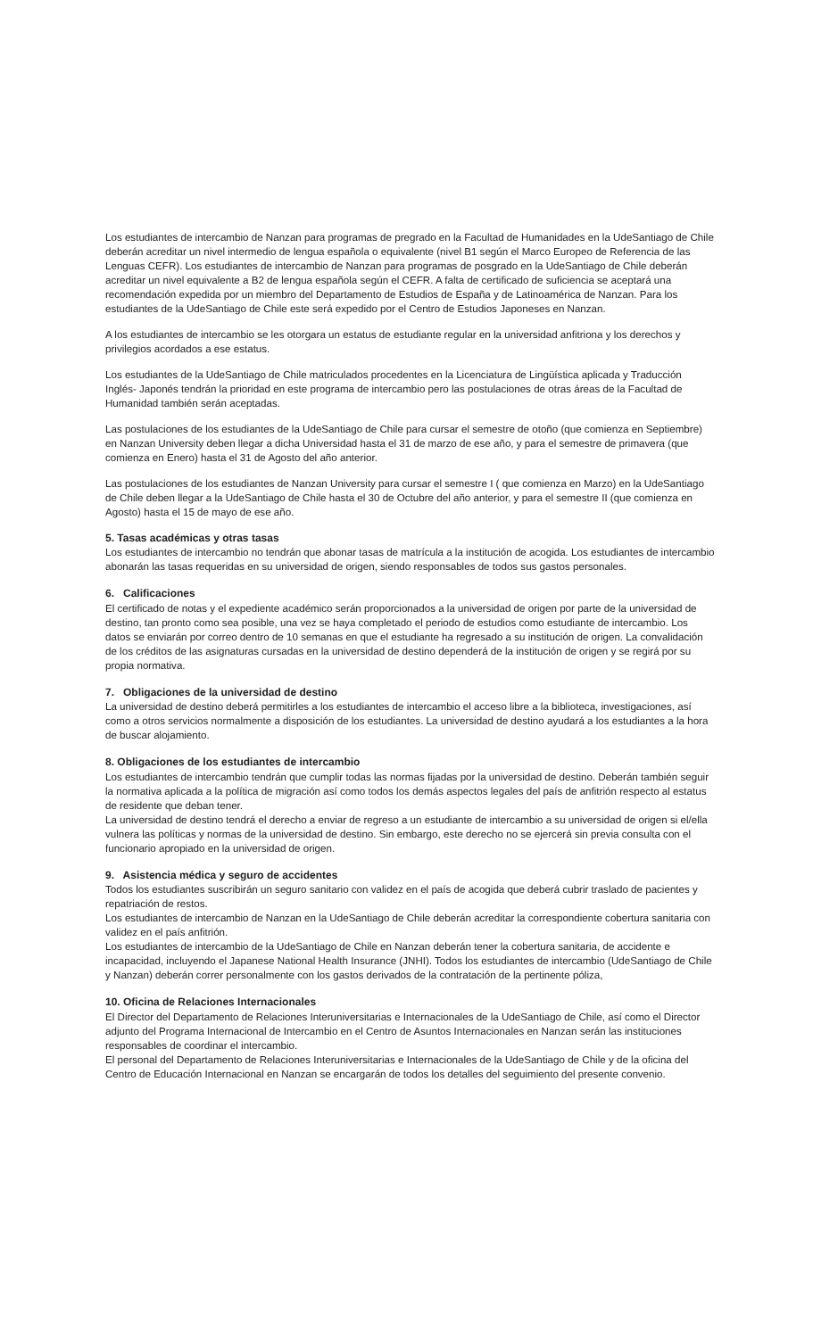Los estudiantes de intercambio de Nanzan para programas de pregrado en la Facultad de Humanidades en la UdeSantiago de Chile deberán acreditar un nivel intermedio de lengua española o equivalente (nivel B1 según el Marco Europeo de Referencia de las Lenguas CEFR). Los estudiantes de intercambio de Nanzan para programas de posgrado en la UdeSantiago de Chile deberán acreditar un nivel equivalente a B2 de lengua española según el CEFR. A falta de certificado de suficiencia se aceptará una recomendación expedida por un miembro del Departamento de Estudios de España y de Latinoamérica de Nanzan. Para los estudiantes de la UdeSantiago de Chile este será expedido por el Centro de Estudios Japoneses en Nanzan.
A los estudiantes de intercambio se les otorgara un estatus de estudiante regular en la universidad anfitriona y los derechos y privilegios acordados a ese estatus.
Los estudiantes de la UdeSantiago de Chile matriculados procedentes en la Licenciatura de Lingüística aplicada y Traducción Inglés- Japonés tendrán la prioridad en este programa de intercambio pero las postulaciones de otras áreas de la Facultad de Humanidad también serán aceptadas.
Las postulaciones de los estudiantes de la UdeSantiago de Chile para cursar el semestre de otoño (que comienza en Septiembre) en Nanzan University deben llegar a dicha Universidad hasta el 31 de marzo de ese año, y para el semestre de primavera (que comienza en Enero) hasta el 31 de Agosto del año anterior.
Las postulaciones de los estudiantes de Nanzan University para cursar el semestre I ( que comienza en Marzo) en la UdeSantiago de Chile deben llegar a la UdeSantiago de Chile hasta el 30 de Octubre del año anterior, y para el semestre II (que comienza en Agosto) hasta el 15 de mayo de ese año.
5. Tasas académicas y otras tasas
Los estudiantes de intercambio no tendrán que abonar tasas de matrícula a la institución de acogida. Los estudiantes de intercambio abonarán las tasas requeridas en su universidad de origen, siendo responsables de todos sus gastos personales.
6. Calificaciones
El certificado de notas y el expediente académico serán proporcionados a la universidad de origen por parte de la universidad de destino, tan pronto como sea posible, una vez se haya completado el periodo de estudios como estudiante de intercambio. Los datos se enviarán por correo dentro de 10 semanas en que el estudiante ha regresado a su institución de origen. La convalidación de los créditos de las asignaturas cursadas en la universidad de destino dependerá de la institución de origen y se regirá por su propia normativa.
7. Obligaciones de la universidad de destino
La universidad de destino deberá permitirles a los estudiantes de intercambio el acceso libre a la biblioteca, investigaciones, así como a otros servicios normalmente a disposición de los estudiantes. La universidad de destino ayudará a los estudiantes a la hora de buscar alojamiento.
8. Obligaciones de los estudiantes de intercambio
Los estudiantes de intercambio tendrán que cumplir todas las normas fijadas por la universidad de destino. Deberán también seguir la normativa aplicada a la política de migración así como todos los demás aspectos legales del país de anfitrión respecto al estatus de residente que deban tener.
La universidad de destino tendrá el derecho a enviar de regreso a un estudiante de intercambio a su universidad de origen si el/ella vulnera las políticas y normas de la universidad de destino. Sin embargo, este derecho no se ejercerá sin previa consulta con el funcionario apropiado en la universidad de origen.
9. Asistencia médica y seguro de accidentes
Todos los estudiantes suscribirán un seguro sanitario con validez en el país de acogida que deberá cubrir traslado de pacientes y repatriación de restos.
Los estudiantes de intercambio de Nanzan en la UdeSantiago de Chile deberán acreditar la correspondiente cobertura sanitaria con validez en el país anfitrión.
Los estudiantes de intercambio de la UdeSantiago de Chile en Nanzan deberán tener la cobertura sanitaria, de accidente e incapacidad, incluyendo el Japanese National Health Insurance (JNHI). Todos los estudiantes de intercambio (UdeSantiago de Chile y Nanzan) deberán correr personalmente con los gastos derivados de la contratación de la pertinente póliza,
10. Oficina de Relaciones Internacionales
El Director del Departamento de Relaciones Interuniversitarias e Internacionales de la UdeSantiago de Chile, así como el Director adjunto del Programa Internacional de Intercambio en el Centro de Asuntos Internacionales en Nanzan serán las instituciones responsables de coordinar el intercambio.
El personal del Departamento de Relaciones Interuniversitarias e Internacionales de la UdeSantiago de Chile y de la oficina del Centro de Educación Internacional en Nanzan se encargarán de todos los detalles del seguimiento del presente convenio.